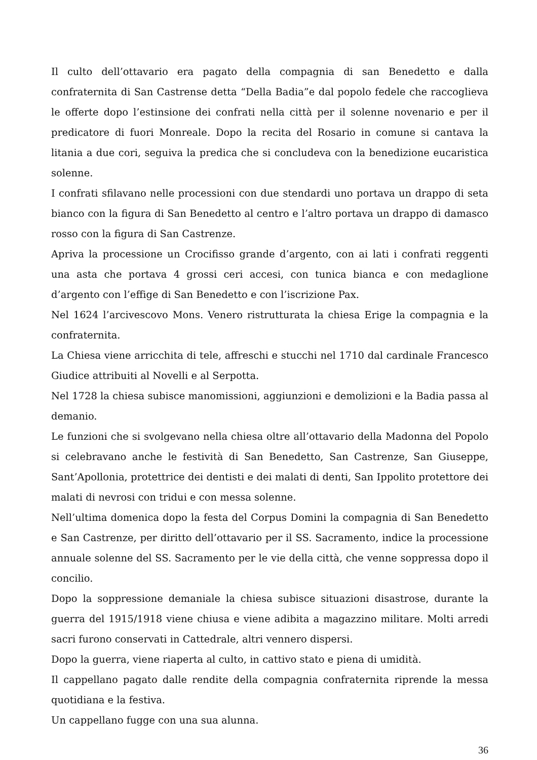Il culto dell’ottavario era pagato della compagnia di san Benedetto e dalla confraternita di San Castrense detta “Della Badia”e dal popolo fedele che raccoglieva le offerte dopo l’estinsione dei confrati nella città per il solenne novenario e per il predicatore di fuori Monreale. Dopo la recita del Rosario in comune si cantava la litania a due cori, seguiva la predica che si concludeva con la benedizione eucaristica solenne.
I confrati sfilavano nelle processioni con due stendardi uno portava un drappo di seta bianco con la figura di San Benedetto al centro e l’altro portava un drappo di damasco rosso con la figura di San Castrenze.
Apriva la processione un Crocifisso grande d’argento, con ai lati i confrati reggenti una asta che portava 4 grossi ceri accesi, con tunica bianca e con medaglione d’argento con l’effige di San Benedetto e con l’iscrizione Pax.
Nel 1624 l’arcivescovo Mons. Venero ristrutturata la chiesa Erige la compagnia e la confraternita.
La Chiesa viene arricchita di tele, affreschi e stucchi nel 1710 dal cardinale Francesco Giudice attribuiti al Novelli e al Serpotta.
Nel 1728 la chiesa subisce manomissioni, aggiunzioni e demolizioni e la Badia passa al demanio.
Le funzioni che si svolgevano nella chiesa oltre all’ottavario della Madonna del Popolo si celebravano anche le festività di San Benedetto, San Castrenze, San Giuseppe, Sant’Apollonia, protettrice dei dentisti e dei malati di denti, San Ippolito protettore dei malati di nevrosi con tridui e con messa solenne.
Nell’ultima domenica dopo la festa del Corpus Domini la compagnia di San Benedetto e San Castrenze, per diritto dell’ottavario per il SS. Sacramento, indice la processione annuale solenne del SS. Sacramento per le vie della città, che venne soppressa dopo il concilio.
Dopo la soppressione demaniale la chiesa subisce situazioni disastrose, durante la guerra del 1915/1918 viene chiusa e viene adibita a magazzino militare. Molti arredi sacri furono conservati in Cattedrale, altri vennero dispersi.
Dopo la guerra, viene riaperta al culto, in cattivo stato e piena di umidità.
Il cappellano pagato dalle rendite della compagnia confraternita riprende la messa quotidiana e la festiva.
Un cappellano fugge con una sua alunna.
36